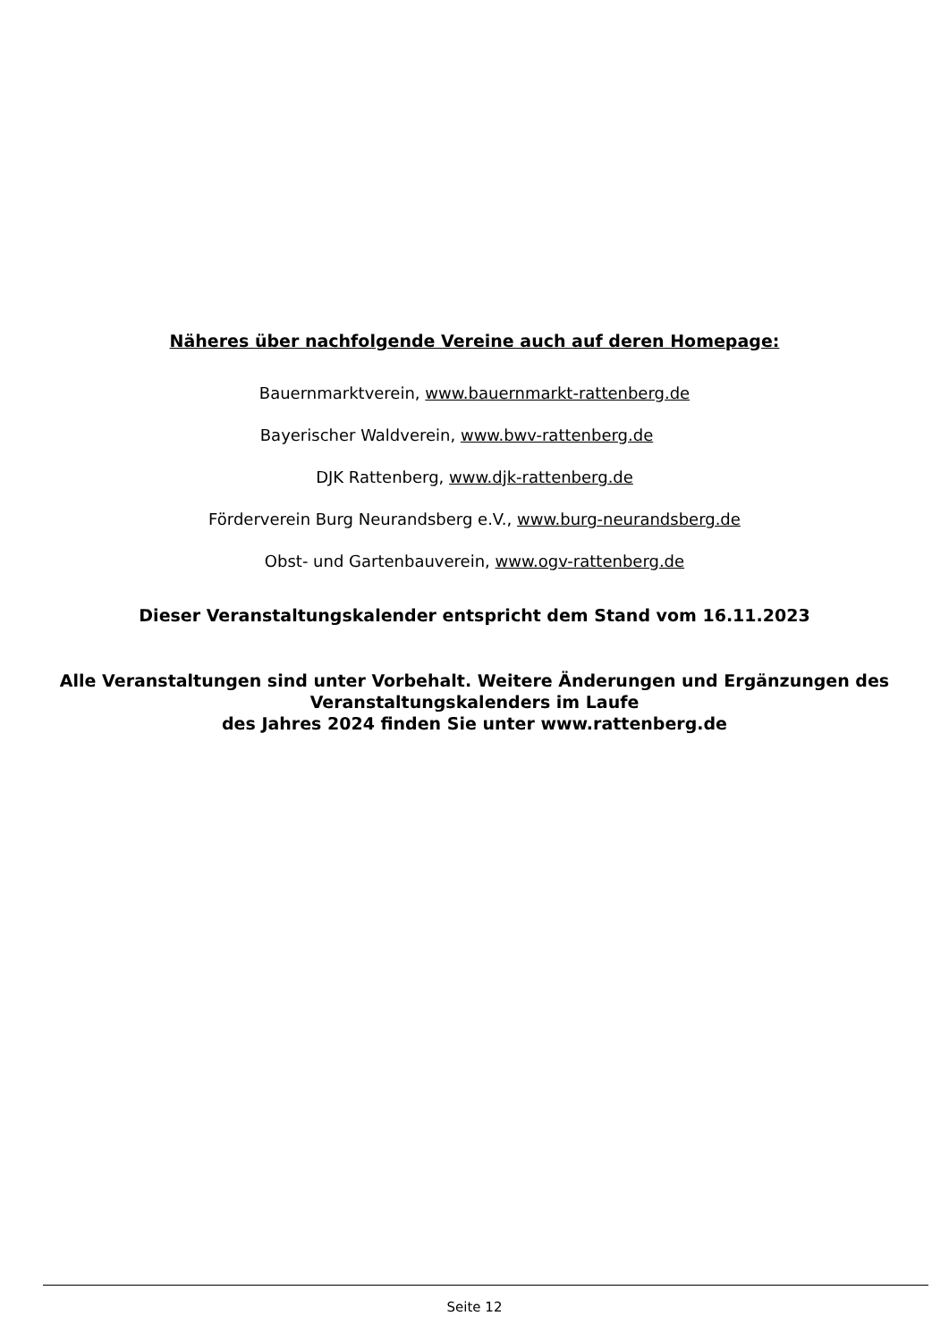Näheres über nachfolgende Vereine auch auf deren Homepage:
Bauernmarktverein, www.bauernmarkt-rattenberg.de
Bayerischer Waldverein, www.bwv-rattenberg.de
DJK Rattenberg, www.djk-rattenberg.de
Förderverein Burg Neurandsberg e.V., www.burg-neurandsberg.de
Obst- und Gartenbauverein, www.ogv-rattenberg.de
Dieser Veranstaltungskalender entspricht dem Stand vom 16.11.2023
Alle Veranstaltungen sind unter Vorbehalt. Weitere Änderungen und Ergänzungen des
Veranstaltungskalenders im Laufe
des Jahres 2024 finden Sie unter www.rattenberg.de
Seite 12